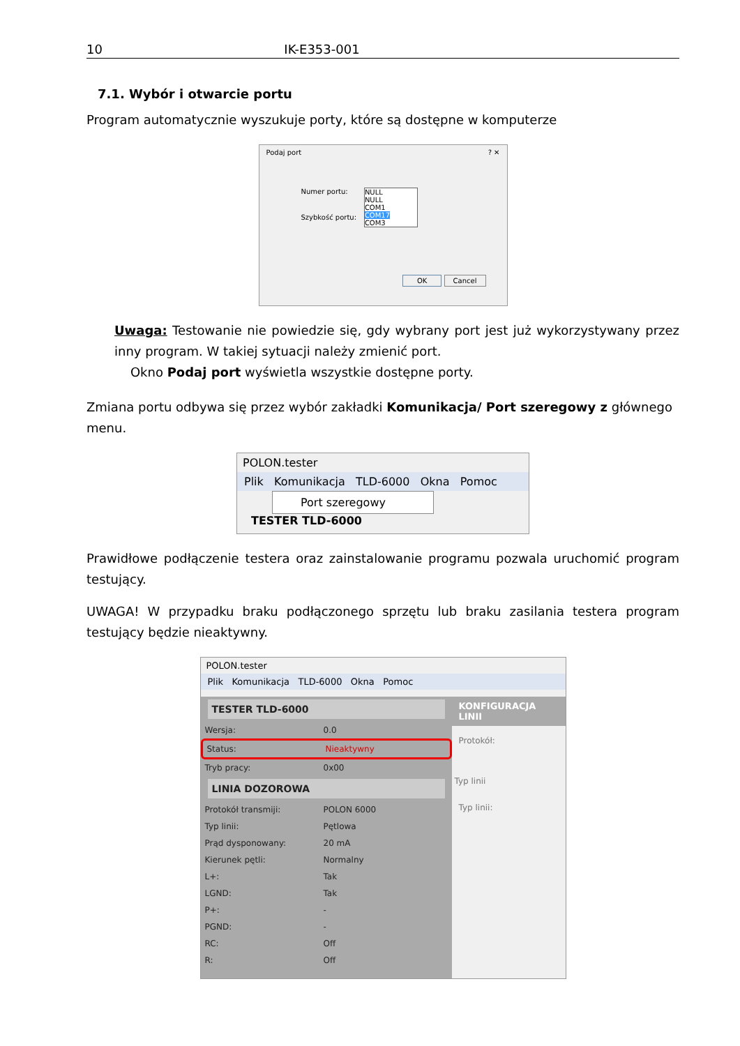10 IK-E353-001
7.1. Wybór i otwarcie portu
Program automatycznie wyszukuje porty, które są dostępne w komputerze
Podaj port ? ✕
Numer portu: NULL
NULL
COM1
COM17
COM3
Szybkość portu:
OK Cancel
Uwaga: Testowanie nie powiedzie się, gdy wybrany port jest już wykorzystywany przez inny program. W takiej sytuacji należy zmienić port.
Okno Podaj port wyświetla wszystkie dostępne porty.
Zmiana portu odbywa się przez wybór zakładki Komunikacja/ Port szeregowy z głównego menu.
POLON.tester
Plik Komunikacja TLD-6000 Okna Pomoc
Port szeregowy
TESTER TLD-6000
Prawidłowe podłączenie testera oraz zainstalowanie programu pozwala uruchomić program testujący.
UWAGA! W przypadku braku podłączonego sprzętu lub braku zasilania testera program testujący będzie nieaktywny.
POLON.tester
Plik Komunikacja TLD-6000 Okna Pomoc
TESTER TLD-6000
Wersja: 0.0
Status: Nieaktywny
Tryb pracy: 0x00
LINIA DOZOROWA
Protokół transmiji: POLON 6000
Typ linii: Pętlowa
Prąd dysponowany: 20 mA
Kierunek pętli: Normalny
L+: Tak
LGND: Tak
P+: -
PGND: -
RC: Off
R: Off
KONFIGURACJA LINII
Protokół:
Typ linii
Typ linii: